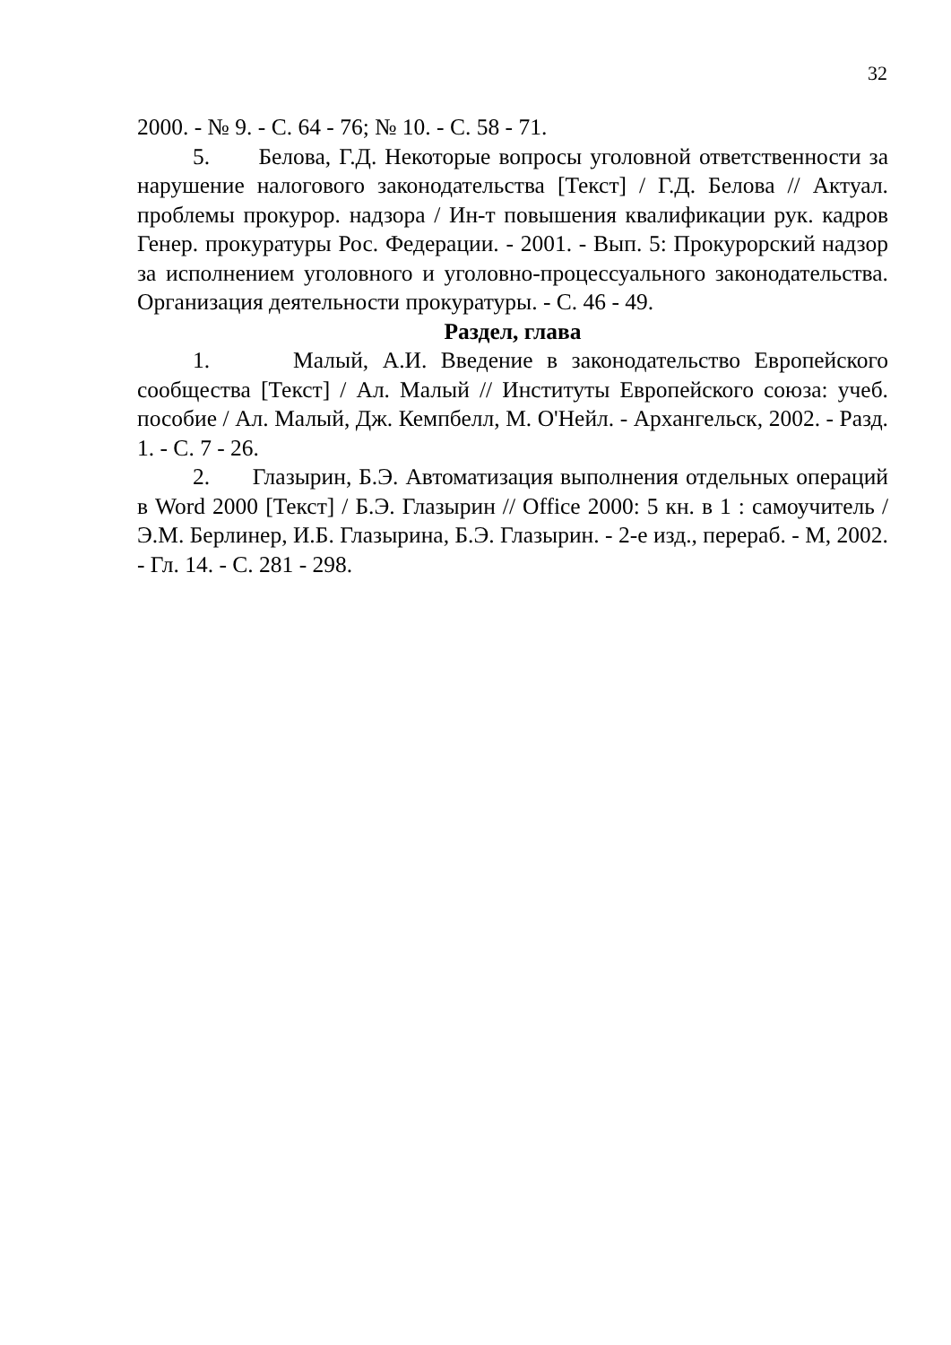32
2000. - № 9. - С. 64 - 76; № 10. - С. 58 - 71.
5. Белова, Г.Д. Некоторые вопросы уголовной ответственности за нарушение налогового законодательства [Текст] / Г.Д. Белова // Актуал. проблемы прокурор. надзора / Ин-т повышения квалификации рук. кадров Генер. прокуратуры Рос. Федерации. - 2001. - Вып. 5: Прокурорский надзор за исполнением уголовного и уголовно-процессуального законодательства. Организация деятельности прокуратуры. - С. 46 - 49.
Раздел, глава
1. Малый, А.И. Введение в законодательство Европейского сообщества [Текст] / Ал. Малый // Институты Европейского союза: учеб. пособие / Ал. Малый, Дж. Кемпбелл, М. О'Нейл. - Архангельск, 2002. - Разд. 1. - С. 7 - 26.
2. Глазырин, Б.Э. Автоматизация выполнения отдельных операций в Word 2000 [Текст] / Б.Э. Глазырин // Office 2000: 5 кн. в 1 : самоучитель / Э.М. Берлинер, И.Б. Глазырина, Б.Э. Глазырин. - 2-е изд., перераб. - М, 2002. - Гл. 14. - С. 281 - 298.